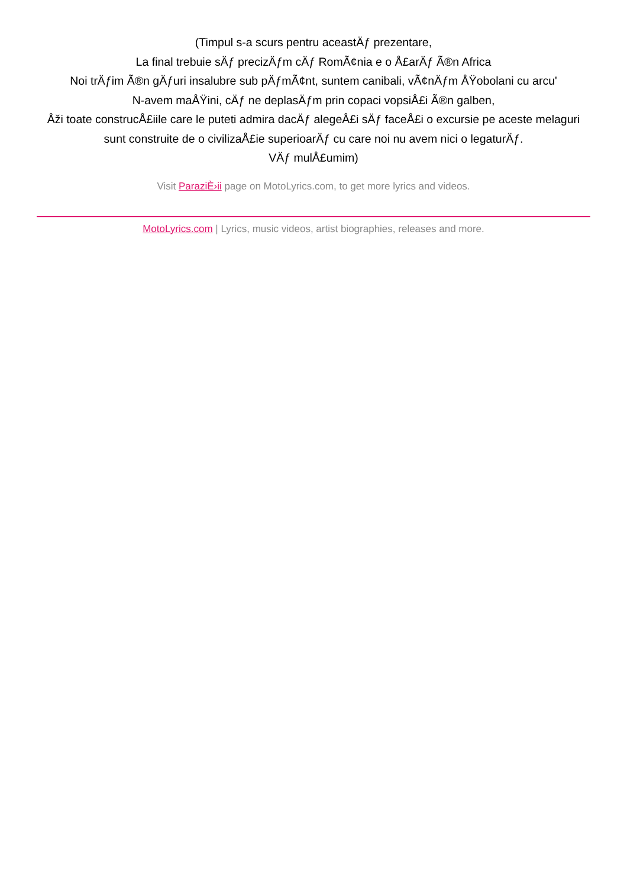(Timpul s-a scurs pentru aceastÄƒ prezentare,
La final trebuie sÄƒ precizÄƒm cÄƒ RomÃ¢nia e o Å£arÄƒ Ã®n Africa
Noi trÄƒim Ã®n gÄƒuri insalubre sub pÄƒmÃ¢nt, suntem canibali, vÃ¢nÄƒm ÅŸobolani cu arcu'
N-avem maÅŸini, cÄƒ ne deplasÄƒm prin copaci vopsiÅ£i Ã®n galben,
Åži toate construcÅ£iile care le puteti admira dacÄƒ alegeÅ£i sÄƒ faceÅ£i o excursie pe aceste melaguri sunt construite de o civilizaÅ£ie superioarÄƒ cu care noi nu avem nici o legaturÄƒ.
VÄƒ mulÅ£umim)
Visit ParaziÈ›ii page on MotoLyrics.com, to get more lyrics and videos.
MotoLyrics.com | Lyrics, music videos, artist biographies, releases and more.